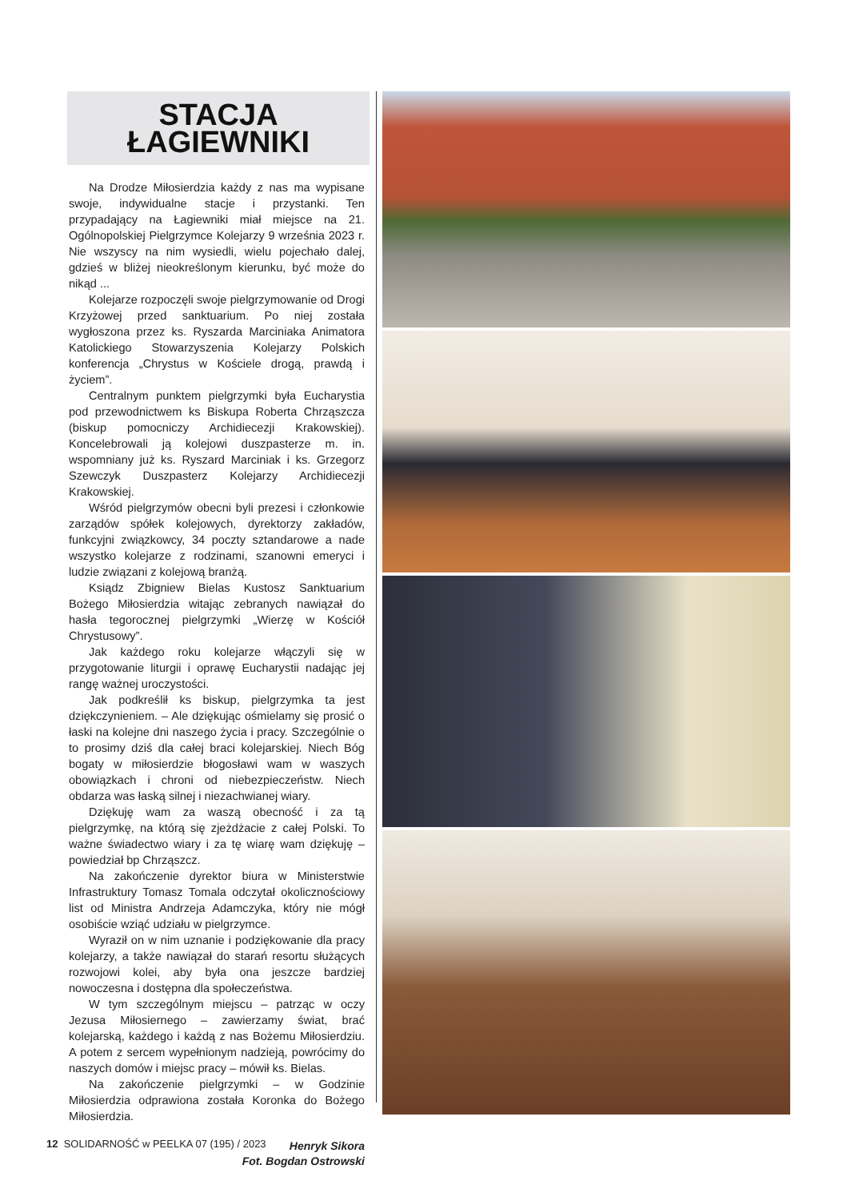STACJA
ŁAGIEWNIKI
Na Drodze Miłosierdzia każdy z nas ma wypisane swoje, indywidualne stacje i przystanki. Ten przypadający na Łagiewniki miał miejsce na 21. Ogólnopolskiej Pielgrzymce Kolejarzy 9 września 2023 r. Nie wszyscy na nim wysiedli, wielu pojechało dalej, gdzieś w bliżej nieokreślonym kierunku, być może do nikąd ...
Kolejarze rozpoczęli swoje pielgrzymowanie od Drogi Krzyżowej przed sanktuarium. Po niej została wygłoszona przez ks. Ryszarda Marciniaka Animatora Katolickiego Stowarzyszenia Kolejarzy Polskich konferencja „Chrystus w Kościele drogą, prawdą i życiem”.
Centralnym punktem pielgrzymki była Eucharystia pod przewodnictwem ks Biskupa Roberta Chrząszcza (biskup pomocniczy Archidiecezji Krakowskiej). Koncelebrowali ją kolejowi duszpasterze m. in. wspomniany już ks. Ryszard Marciniak i ks. Grzegorz Szewczyk Duszpasterz Kolejarzy Archidiecezji Krakowskiej.
Wśród pielgrzymów obecni byli prezesi i członkowie zarządów spółek kolejowych, dyrektorzy zakładów, funkcyjni związkowcy, 34 poczty sztandarowe a nade wszystko kolejarze z rodzinami, szanowni emeryci i ludzie związani z kolejową branżą.
Ksiądz Zbigniew Bielas Kustosz Sanktuarium Bożego Miłosierdzia witając zebranych nawiązał do hasła tegorocznej pielgrzymki „Wierzę w Kościół Chrystusowy”.
Jak każdego roku kolejarze włączyli się w przygotowanie liturgii i oprawę Eucharystii nadając jej rangę ważnej uroczystości.
Jak podkreślił ks biskup, pielgrzymka ta jest dziękczynieniem. – Ale dziękując ośmielamy się prosić o łaski na kolejne dni naszego życia i pracy. Szczególnie o to prosimy dziś dla całej braci kolejarskiej. Niech Bóg bogaty w miłosierdzie błogosławi wam w waszych obowiązkach i chroni od niebezpieczeństw. Niech obdarza was łaską silnej i niezachwianej wiary.
Dziękuję wam za waszą obecność i za tą pielgrzymkę, na którą się zjeżdżacie z całej Polski. To ważne świadectwo wiary i za tę wiarę wam dziękuję – powiedział bp Chrząszcz.
Na zakończenie dyrektor biura w Ministerstwie Infrastruktury Tomasz Tomala odczytał okolicznościowy list od Ministra Andrzeja Adamczyka, który nie mógł osobiście wziąć udziału w pielgrzymce.
Wyraził on w nim uznanie i podziękowanie dla pracy kolejarzy, a także nawiązał do starań resortu służących rozwojowi kolei, aby była ona jeszcze bardziej nowoczesna i dostępna dla społeczeństwa.
W tym szczególnym miejscu – patrząc w oczy Jezusa Miłosiernego – zawierzamy świat, brać kolejarską, każdego i każdą z nas Bożemu Miłosierdziu. A potem z sercem wypełnionym nadzieją, powrócimy do naszych domów i miejsc pracy – mówił ks. Bielas.
Na zakończenie pielgrzymki – w Godzinie Miłosierdzia odprawiona została Koronka do Bożego Miłosierdzia.
Henryk Sikora
Fot. Bogdan Ostrowski
12 SOLIDARNOŚĆ w PEELKA 07 (195) / 2023